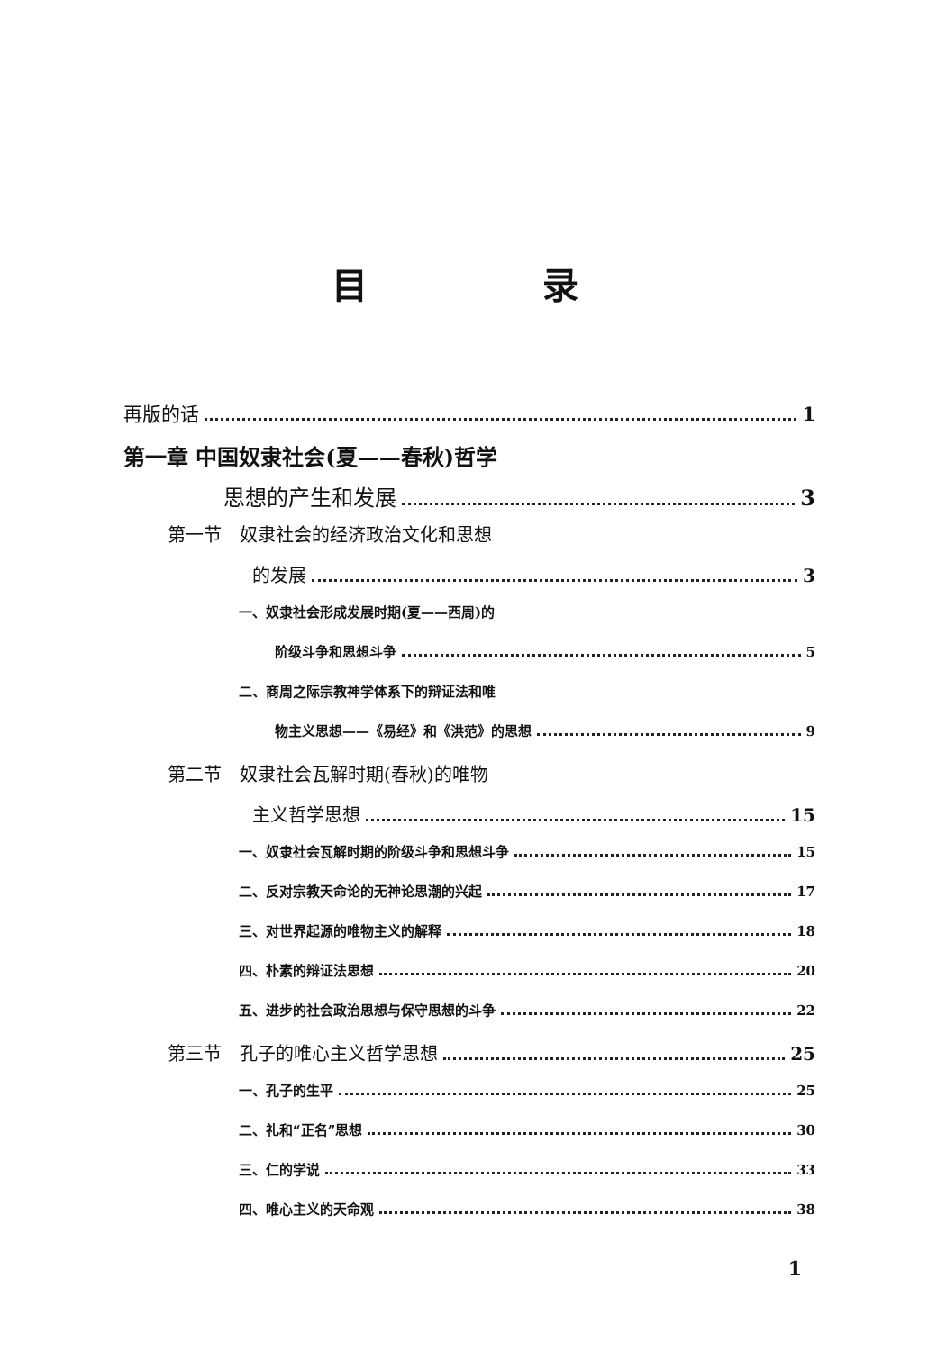目 录
再版的话 1
第一章 中国奴隶社会(夏——春秋)哲学
思想的产生和发展 3
第一节　奴隶社会的经济政治文化和思想
的发展 3
一、奴隶社会形成发展时期(夏——西周)的
阶级斗争和思想斗争 5
二、商周之际宗教神学体系下的辩证法和唯
物主义思想——《易经》和《洪范》的思想 9
第二节　奴隶社会瓦解时期(春秋)的唯物
主义哲学思想 15
一、奴隶社会瓦解时期的阶级斗争和思想斗争 15
二、反对宗教天命论的无神论思潮的兴起 17
三、对世界起源的唯物主义的解释 18
四、朴素的辩证法思想 20
五、进步的社会政治思想与保守思想的斗争 22
第三节　孔子的唯心主义哲学思想 25
一、孔子的生平 25
二、礼和“正名”思想 30
三、仁的学说 33
四、唯心主义的天命观 38
1